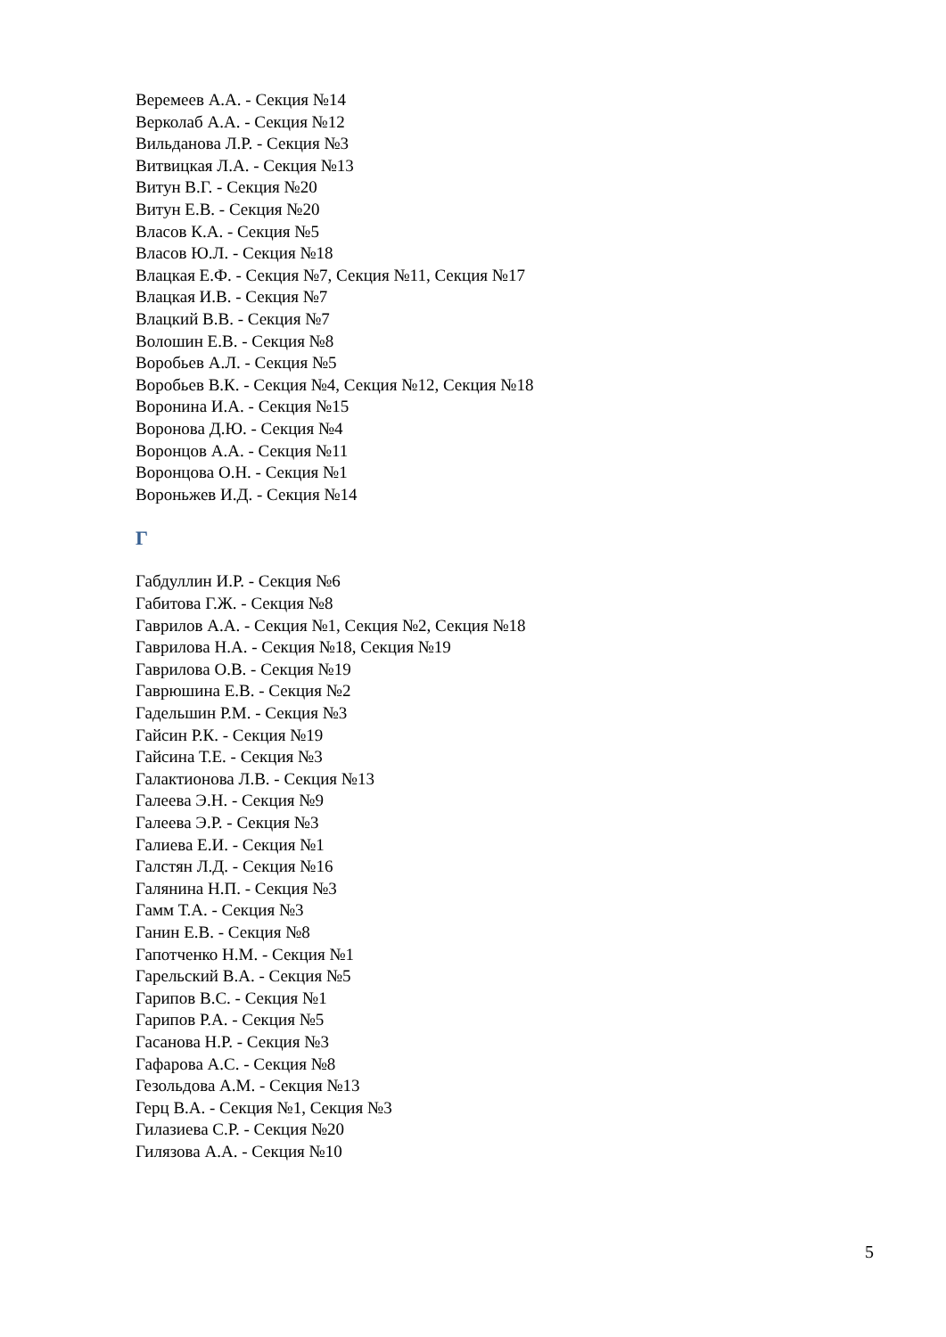Веремеев А.А. - Секция №14
Верколаб А.А. - Секция №12
Вильданова Л.Р. - Секция №3
Витвицкая Л.А. - Секция №13
Витун В.Г. - Секция №20
Витун Е.В. - Секция №20
Власов К.А. - Секция №5
Власов Ю.Л. - Секция №18
Влацкая Е.Ф. - Секция №7, Секция №11, Секция №17
Влацкая И.В. - Секция №7
Влацкий В.В. - Секция №7
Волошин Е.В. - Секция №8
Воробьев А.Л. - Секция №5
Воробьев В.К. - Секция №4, Секция №12, Секция №18
Воронина И.А. - Секция №15
Воронова Д.Ю. - Секция №4
Воронцов А.А. - Секция №11
Воронцова О.Н. - Секция №1
Вороньжев И.Д. - Секция №14
Г
Габдуллин И.Р. - Секция №6
Габитова Г.Ж. - Секция №8
Гаврилов А.А. - Секция №1, Секция №2, Секция №18
Гаврилова Н.А. - Секция №18, Секция №19
Гаврилова О.В. - Секция №19
Гаврюшина Е.В. - Секция №2
Гадельшин Р.М. - Секция №3
Гайсин Р.К. - Секция №19
Гайсина Т.Е. - Секция №3
Галактионова Л.В. - Секция №13
Галеева Э.Н. - Секция №9
Галеева Э.Р. - Секция №3
Галиева Е.И. - Секция №1
Галстян Л.Д. - Секция №16
Галянина Н.П. - Секция №3
Гамм Т.А. - Секция №3
Ганин Е.В. - Секция №8
Гапотченко Н.М. - Секция №1
Гарельский В.А. - Секция №5
Гарипов В.С. - Секция №1
Гарипов Р.А. - Секция №5
Гасанова Н.Р. - Секция №3
Гафарова А.С. - Секция №8
Гезольдова А.М. - Секция №13
Герц В.А. - Секция №1, Секция №3
Гилазиева С.Р. - Секция №20
Гилязова А.А. - Секция №10
5